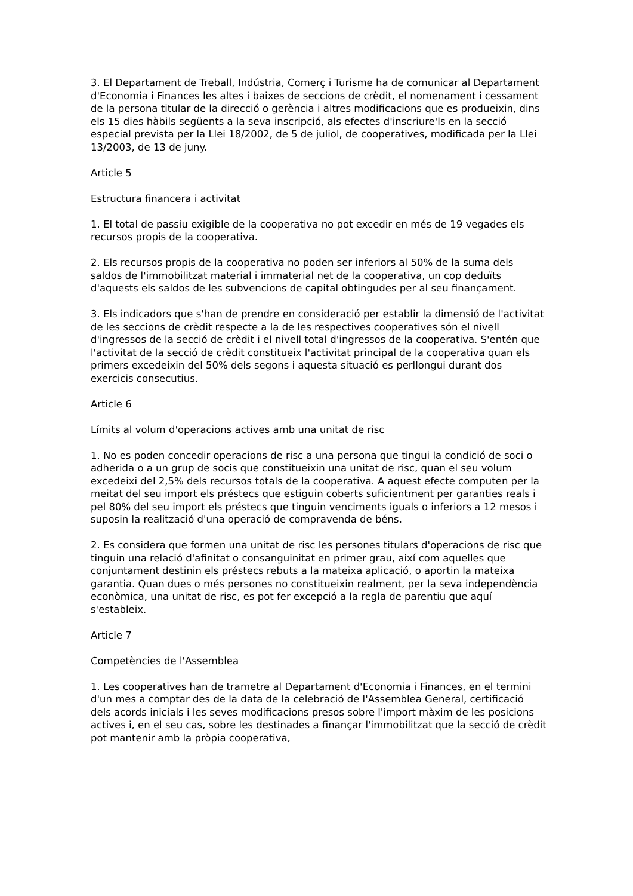3. El Departament de Treball, Indústria, Comerç i Turisme ha de comunicar al Departament d'Economia i Finances les altes i baixes de seccions de crèdit, el nomenament i cessament de la persona titular de la direcció o gerència i altres modificacions que es produeixin, dins els 15 dies hàbils següents a la seva inscripció, als efectes d'inscriure'ls en la secció especial prevista per la Llei 18/2002, de 5 de juliol, de cooperatives, modificada per la Llei 13/2003, de 13 de juny.
Article 5
Estructura financera i activitat
1. El total de passiu exigible de la cooperativa no pot excedir en més de 19 vegades els recursos propis de la cooperativa.
2. Els recursos propis de la cooperativa no poden ser inferiors al 50% de la suma dels saldos de l'immobilitzat material i immaterial net de la cooperativa, un cop deduïts d'aquests els saldos de les subvencions de capital obtingudes per al seu finançament.
3. Els indicadors que s'han de prendre en consideració per establir la dimensió de l'activitat de les seccions de crèdit respecte a la de les respectives cooperatives són el nivell d'ingressos de la secció de crèdit i el nivell total d'ingressos de la cooperativa. S'entén que l'activitat de la secció de crèdit constitueix l'activitat principal de la cooperativa quan els primers excedeixin del 50% dels segons i aquesta situació es perllongui durant dos exercicis consecutius.
Article 6
Límits al volum d'operacions actives amb una unitat de risc
1. No es poden concedir operacions de risc a una persona que tingui la condició de soci o adherida o a un grup de socis que constitueixin una unitat de risc, quan el seu volum excedeixi del 2,5% dels recursos totals de la cooperativa. A aquest efecte computen per la meitat del seu import els préstecs que estiguin coberts suficientment per garanties reals i pel 80% del seu import els préstecs que tinguin venciments iguals o inferiors a 12 mesos i suposin la realització d'una operació de compravenda de béns.
2. Es considera que formen una unitat de risc les persones titulars d'operacions de risc que tinguin una relació d'afinitat o consanguinitat en primer grau, així com aquelles que conjuntament destinin els préstecs rebuts a la mateixa aplicació, o aportin la mateixa garantia. Quan dues o més persones no constitueixin realment, per la seva independència econòmica, una unitat de risc, es pot fer excepció a la regla de parentiu que aquí s'estableix.
Article 7
Competències de l'Assemblea
1. Les cooperatives han de trametre al Departament d'Economia i Finances, en el termini d'un mes a comptar des de la data de la celebració de l'Assemblea General, certificació dels acords inicials i les seves modificacions presos sobre l'import màxim de les posicions actives i, en el seu cas, sobre les destinades a finançar l'immobilitzat que la secció de crèdit pot mantenir amb la pròpia cooperativa,